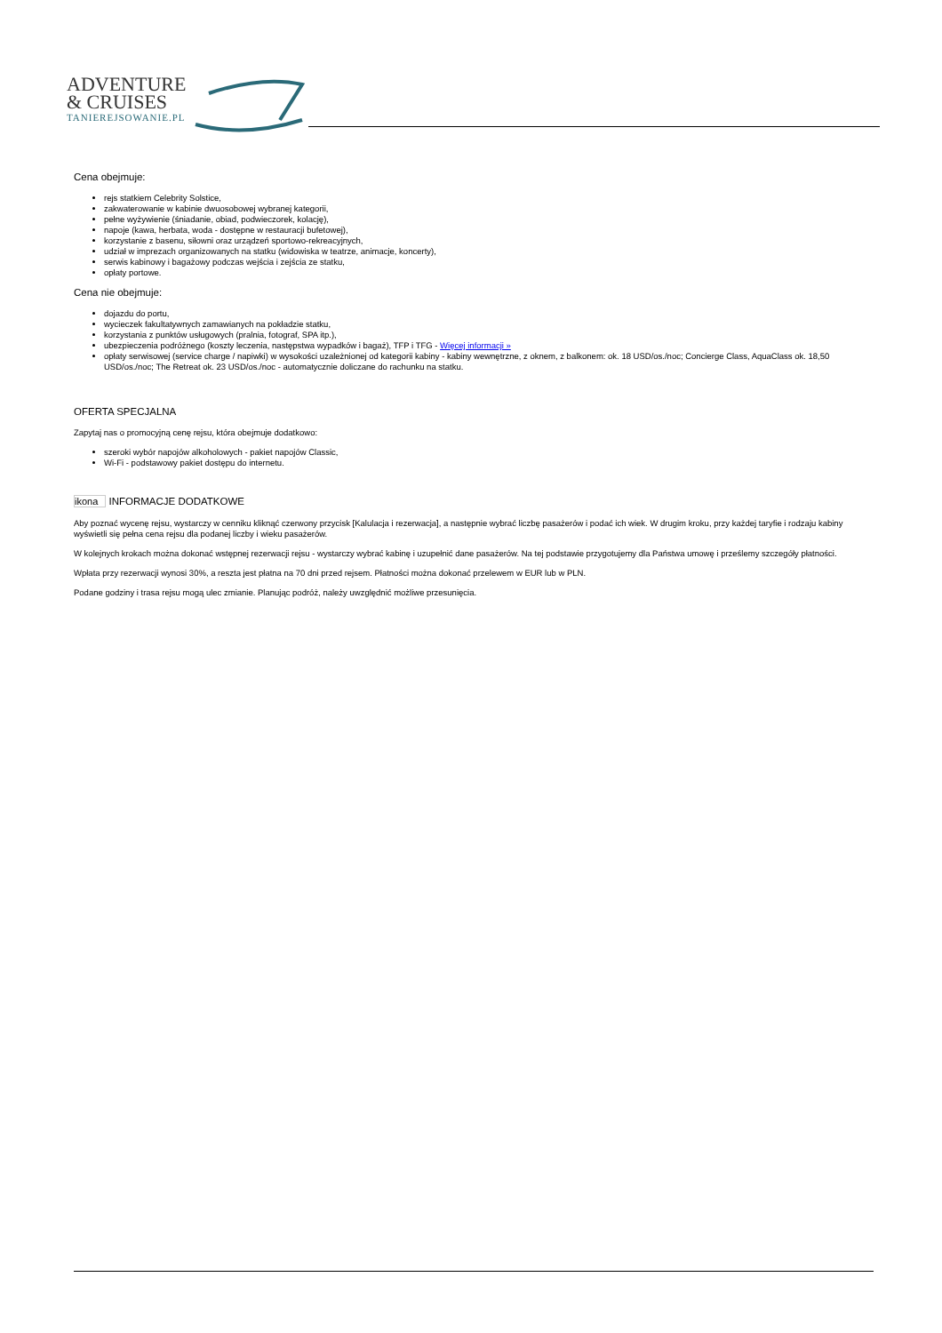ADVENTURE
& CRUISES
TANIEREJSOWANIE.PL
Cena obejmuje:
rejs statkiem Celebrity Solstice,
zakwaterowanie w kabinie dwuosobowej wybranej kategorii,
pełne wyżywienie (śniadanie, obiad, podwieczorek, kolację),
napoje (kawa, herbata, woda - dostępne w restauracji bufetowej),
korzystanie z basenu, siłowni oraz urządzeń sportowo-rekreacyjnych,
udział w imprezach organizowanych na statku (widowiska w teatrze, animacje, koncerty),
serwis kabinowy i bagażowy podczas wejścia i zejścia ze statku,
opłaty portowe.
Cena nie obejmuje:
dojazdu do portu,
wycieczek fakultatywnych zamawianych na pokładzie statku,
korzystania z punktów usługowych (pralnia, fotograf, SPA itp.),
ubezpieczenia podróżnego (koszty leczenia, następstwa wypadków i bagaż), TFP i TFG - Więcej informacji »
opłaty serwisowej (service charge / napiwki) w wysokości uzależnionej od kategorii kabiny - kabiny wewnętrzne, z oknem, z balkonem: ok. 18 USD/os./noc; Concierge Class, AquaClass ok. 18,50 USD/os./noc; The Retreat ok. 23 USD/os./noc - automatycznie doliczane do rachunku na statku.
OFERTA SPECJALNA
Zapytaj nas o promocyjną cenę rejsu, która obejmuje dodatkowo:
szeroki wybór napojów alkoholowych - pakiet napojów Classic,
Wi-Fi - podstawowy pakiet dostępu do internetu.
ikona INFORMACJE DODATKOWE
Aby poznać wycenę rejsu, wystarczy w cenniku kliknąć czerwony przycisk [Kalulacja i rezerwacja], a następnie wybrać liczbę pasażerów i podać ich wiek. W drugim kroku, przy każdej taryfie i rodzaju kabiny wyświetli się pełna cena rejsu dla podanej liczby i wieku pasażerów.
W kolejnych krokach można dokonać wstępnej rezerwacji rejsu - wystarczy wybrać kabinę i uzupełnić dane pasażerów. Na tej podstawie przygotujemy dla Państwa umowę i prześlemy szczegóły płatności.
Wpłata przy rezerwacji wynosi 30%, a reszta jest płatna na 70 dni przed rejsem. Płatności można dokonać przelewem w EUR lub w PLN.
Podane godziny i trasa rejsu mogą ulec zmianie. Planując podróż, należy uwzględnić możliwe przesunięcia.